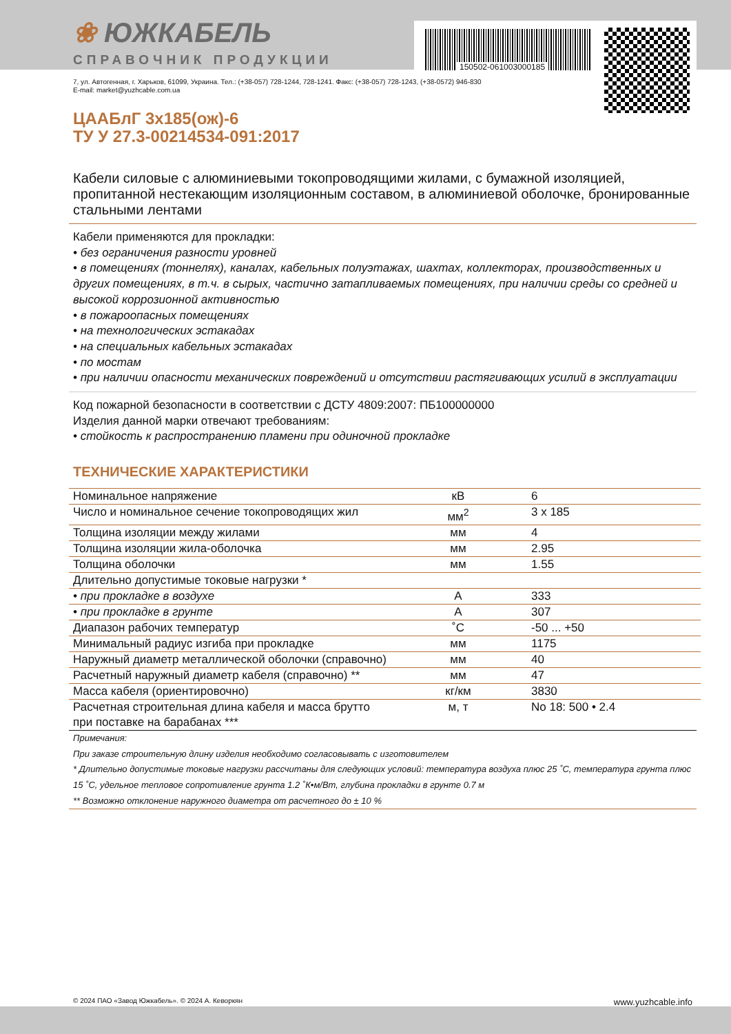150502-061003000185
❀ ЮЖКАБЕЛЬ
СПРАВОЧНИК ПРОДУКЦИИ
7, ул. Автогенная, г. Харьков, 61099, Украина. Тел.: (+38-057) 728-1244, 728-1241. Факс: (+38-057) 728-1243, (+38-0572) 946-830
E-mail: market@yuzhcable.com.ua
ЦААБлГ 3х185(ож)-6
ТУ У 27.3-00214534-091:2017
Кабели силовые с алюминиевыми токопроводящими жилами, с бумажной изоляцией, пропитанной нестекающим изоляционным составом, в алюминиевой оболочке, бронированные стальными лентами
Кабели применяются для прокладки:
• без ограничения разности уровней
• в помещениях (тоннелях), каналах, кабельных полуэтажах, шахтах, коллекторах, производственных и других помещениях, в т.ч. в сырых, частично затапливаемых помещениях, при наличии среды со средней и высокой коррозионной активностью
• в пожароопасных помещениях
• на технологических эстакадах
• на специальных кабельных эстакадах
• по мостам
• при наличии опасности механических повреждений и отсутствии растягивающих усилий в эксплуатации
Код пожарной безопасности в соответствии с ДСТУ 4809:2007: ПБ100000000
Изделия данной марки отвечают требованиям:
• стойкость к распространению пламени при одиночной прокладке
ТЕХНИЧЕСКИЕ ХАРАКТЕРИСТИКИ
| Номинальное напряжение | кВ | 6 |
| Число и номинальное сечение токопроводящих жил | мм<sup>2</sup> | 3 x 185 |
| Толщина изоляции между жилами | мм | 4 |
| Толщина изоляции жила-оболочка | мм | 2.95 |
| Толщина оболочки | мм | 1.55 |
| Длительно допустимые токовые нагрузки * | | |
| • при прокладке в воздухе | А | 333 |
| • при прокладке в грунте | А | 307 |
| Диапазон рабочих температур | ˚С | -50 ... +50 |
| Минимальный радиус изгиба при прокладке | мм | 1175 |
| Наружный диаметр металлической оболочки (справочно) | мм | 40 |
| Расчетный наружный диаметр кабеля (справочно) ** | мм | 47 |
| Масса кабеля (ориентировочно) | кг/км | 3830 |
| Расчетная строительная длина кабеля и масса брутто при поставке на барабанах *** | м, т | No 18: 500 • 2.4 |
Примечания:
При заказе строительную длину изделия необходимо согласовывать с изготовителем
* Длительно допустимые токовые нагрузки рассчитаны для следующих условий: температура воздуха плюс 25 ˚С, температура грунта плюс 15 ˚С, удельное тепловое сопротивление грунта 1.2 ˚К•м/Вт, глубина прокладки в грунте 0.7 м
** Возможно отклонение наружного диаметра от расчетного до ± 10 %
© 2024 ПАО «Завод Южкабель». © 2024 А. Кеворкян www.yuzhcable.info